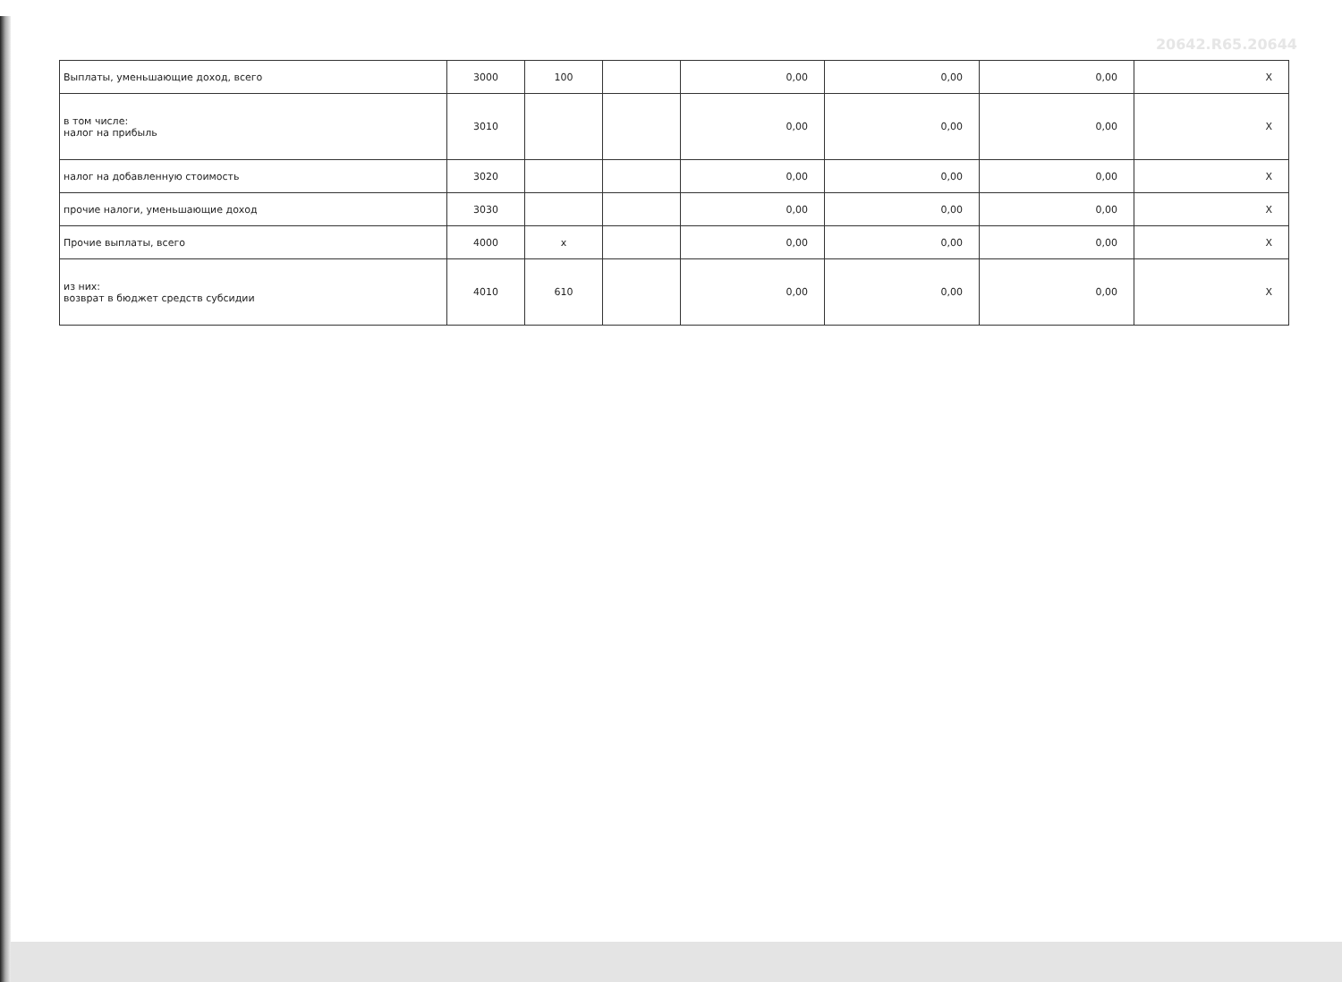20642.R65.20644
| Выплаты, уменьшающие доход, всего | 3000 | 100 | | 0,00 | 0,00 | 0,00 | X |
| в том числе: налог на прибыль | 3010 | | | 0,00 | 0,00 | 0,00 | X |
| налог на добавленную стоимость | 3020 | | | 0,00 | 0,00 | 0,00 | X |
| прочие налоги, уменьшающие доход | 3030 | | | 0,00 | 0,00 | 0,00 | X |
| Прочие выплаты, всего | 4000 | x | | 0,00 | 0,00 | 0,00 | X |
| из них: возврат в бюджет средств субсидии | 4010 | 610 | | 0,00 | 0,00 | 0,00 | X |